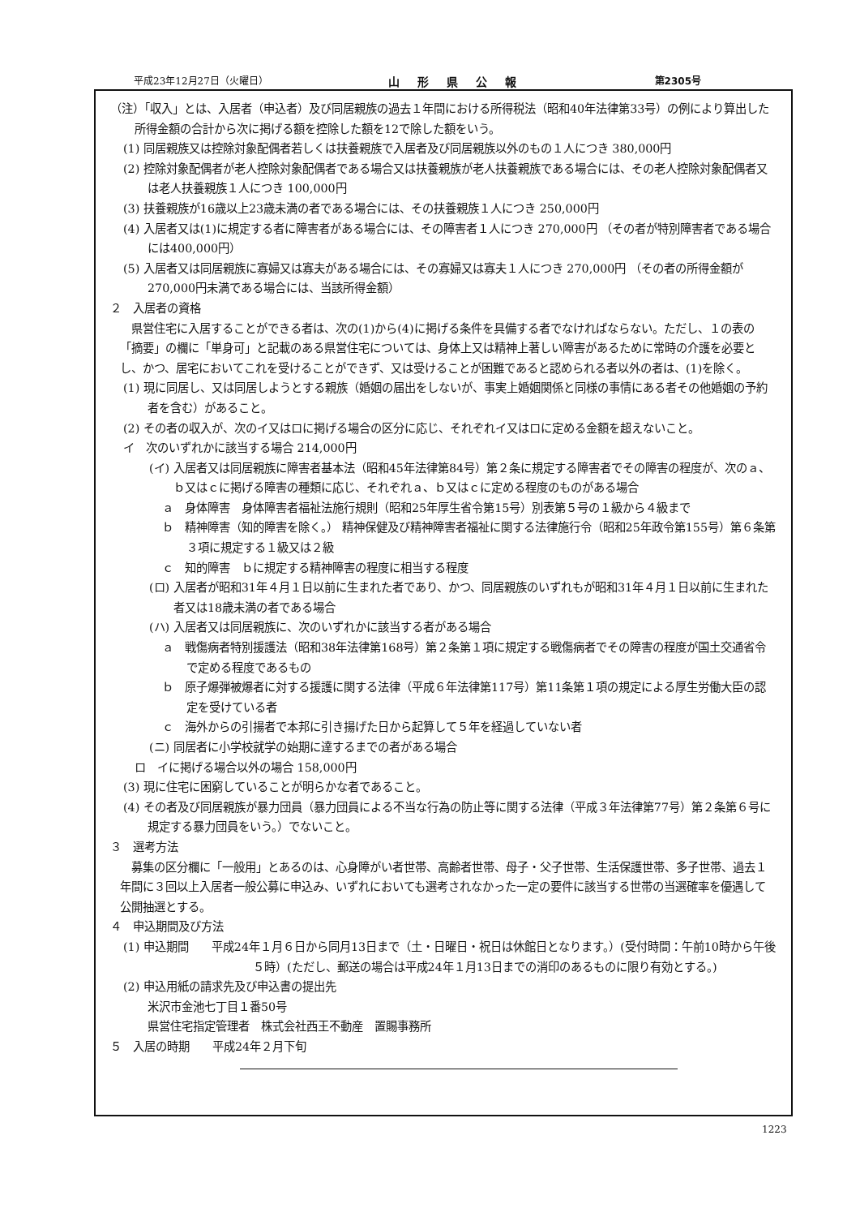平成23年12月27日（火曜日） 山形県公報 第2305号
（注）「収入」とは、入居者（申込者）及び同居親族の過去１年間における所得税法（昭和40年法律第33号）の例により算出した所得金額の合計から次に掲げる額を控除した額を12で除した額をいう。
(1) 同居親族又は控除対象配偶者若しくは扶養親族で入居者及び同居親族以外のもの１人につき 380,000円
(2) 控除対象配偶者が老人控除対象配偶者である場合又は扶養親族が老人扶養親族である場合には、その老人控除対象配偶者又は老人扶養親族１人につき 100,000円
(3) 扶養親族が16歳以上23歳未満の者である場合には、その扶養親族１人につき 250,000円
(4) 入居者又は(1)に規定する者に障害者がある場合には、その障害者１人につき 270,000円 （その者が特別障害者である場合には400,000円）
(5) 入居者又は同居親族に寡婦又は寡夫がある場合には、その寡婦又は寡夫１人につき 270,000円 （その者の所得金額が270,000円未満である場合には、当該所得金額）
２　入居者の資格
県営住宅に入居することができる者は、次の(1)から(4)に掲げる条件を具備する者でなければならない。ただし、１の表の「摘要」の欄に「単身可」と記載のある県営住宅については、身体上又は精神上著しい障害があるために常時の介護を必要とし、かつ、居宅においてこれを受けることができず、又は受けることが困難であると認められる者以外の者は、(1)を除く。
(1) 現に同居し、又は同居しようとする親族（婚姻の届出をしないが、事実上婚姻関係と同様の事情にある者その他婚姻の予約者を含む）があること。
(2) その者の収入が、次のイ又はロに掲げる場合の区分に応じ、それぞれイ又はロに定める金額を超えないこと。
イ　次のいずれかに該当する場合 214,000円
(イ) 入居者又は同居親族に障害者基本法（昭和45年法律第84号）第２条に規定する障害者でその障害の程度が、次のａ、ｂ又はｃに掲げる障害の種類に応じ、それぞれａ、ｂ又はｃに定める程度のものがある場合
ａ　身体障害　身体障害者福祉法施行規則（昭和25年厚生省令第15号）別表第５号の１級から４級まで
ｂ　精神障害（知的障害を除く。） 精神保健及び精神障害者福祉に関する法律施行令（昭和25年政令第155号）第６条第３項に規定する１級又は２級
ｃ　知的障害　ｂに規定する精神障害の程度に相当する程度
(ロ) 入居者が昭和31年４月１日以前に生まれた者であり、かつ、同居親族のいずれもが昭和31年４月１日以前に生まれた者又は18歳未満の者である場合
(ハ) 入居者又は同居親族に、次のいずれかに該当する者がある場合
ａ　戦傷病者特別援護法（昭和38年法律第168号）第２条第１項に規定する戦傷病者でその障害の程度が国土交通省令で定める程度であるもの
ｂ　原子爆弾被爆者に対する援護に関する法律（平成６年法律第117号）第11条第１項の規定による厚生労働大臣の認定を受けている者
ｃ　海外からの引揚者で本邦に引き揚げた日から起算して５年を経過していない者
(ニ) 同居者に小学校就学の始期に達するまでの者がある場合
ロ　イに掲げる場合以外の場合 158,000円
(3) 現に住宅に困窮していることが明らかな者であること。
(4) その者及び同居親族が暴力団員（暴力団員による不当な行為の防止等に関する法律（平成３年法律第77号）第２条第６号に規定する暴力団員をいう。）でないこと。
３　選考方法
募集の区分欄に「一般用」とあるのは、心身障がい者世帯、高齢者世帯、母子・父子世帯、生活保護世帯、多子世帯、過去１年間に３回以上入居者一般公募に申込み、いずれにおいても選考されなかった一定の要件に該当する世帯の当選確率を優遇して公開抽選とする。
４　申込期間及び方法
(1) 申込期間　　平成24年１月６日から同月13日まで（土・日曜日・祝日は休館日となります。）(受付時間：午前10時から午後５時）(ただし、郵送の場合は平成24年１月13日までの消印のあるものに限り有効とする。)
(2) 申込用紙の請求先及び申込書の提出先
米沢市金池七丁目１番50号
県営住宅指定管理者　株式会社西王不動産　置賜事務所
５　入居の時期　　平成24年２月下旬
1223